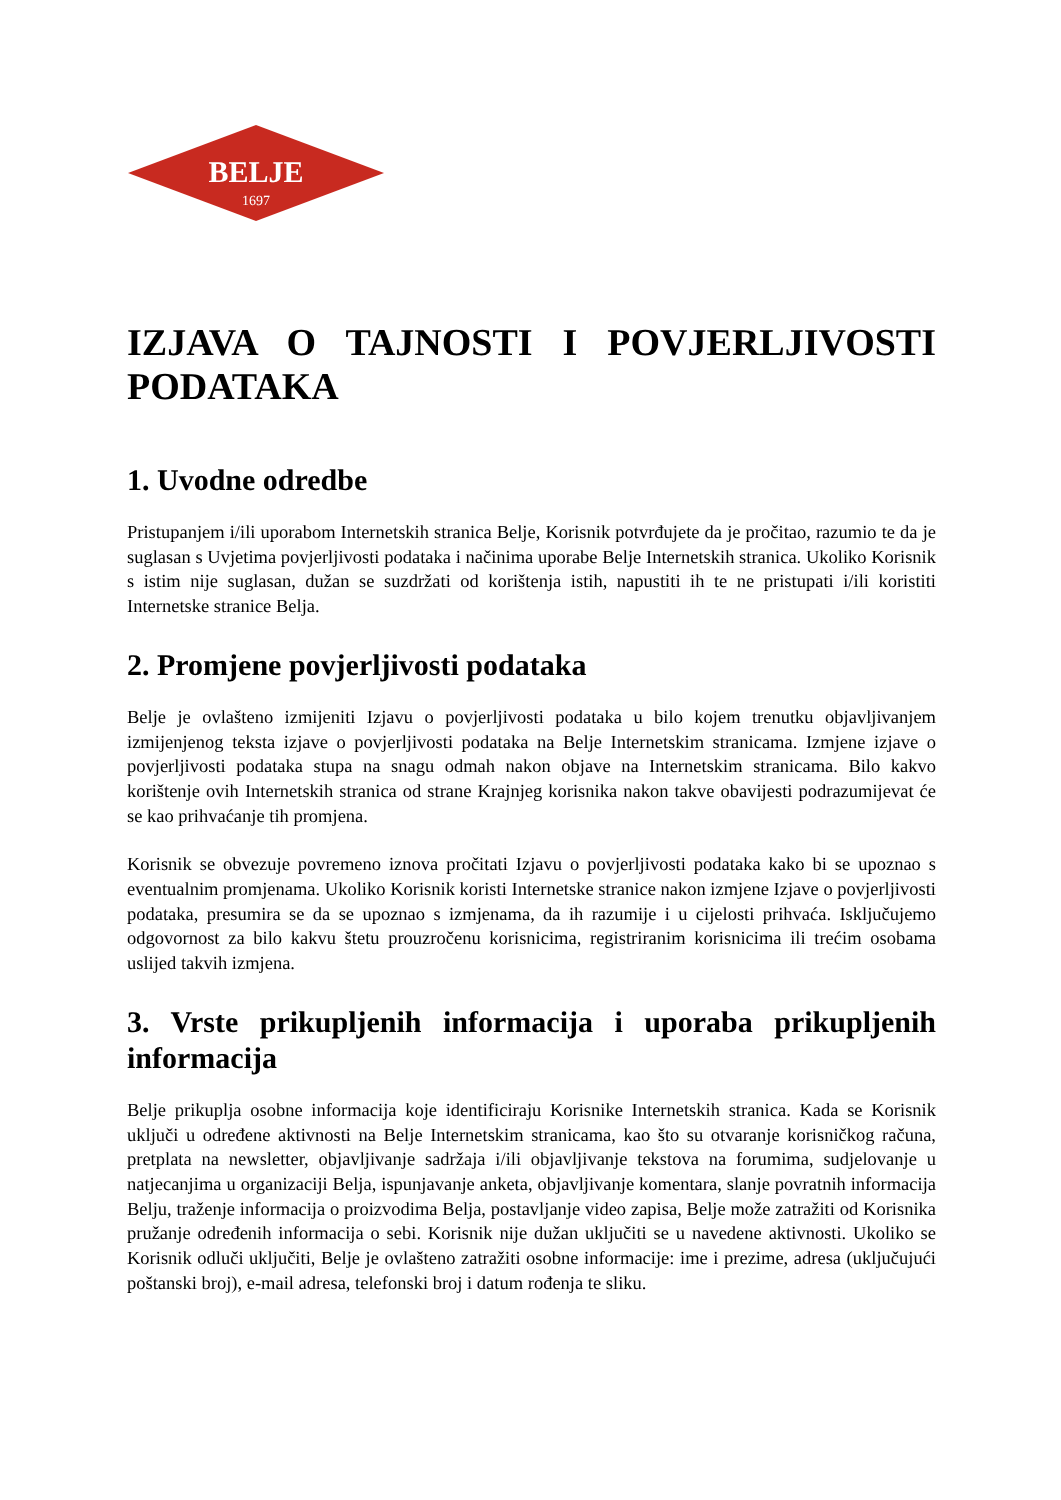BELJE
1697
IZJAVA O TAJNOSTI I POVJERLJIVOSTI PODATAKA
1. Uvodne odredbe
Pristupanjem i/ili uporabom Internetskih stranica Belje, Korisnik potvrđujete da je pročitao, razumio te da je suglasan s Uvjetima povjerljivosti podataka i načinima uporabe Belje Internetskih stranica. Ukoliko Korisnik s istim nije suglasan, dužan se suzdržati od korištenja istih, napustiti ih te ne pristupati i/ili koristiti Internetske stranice Belja.
2. Promjene povjerljivosti podataka
Belje je ovlašteno izmijeniti Izjavu o povjerljivosti podataka u bilo kojem trenutku objavljivanjem izmijenjenog teksta izjave o povjerljivosti podataka na Belje Internetskim stranicama. Izmjene izjave o povjerljivosti podataka stupa na snagu odmah nakon objave na Internetskim stranicama. Bilo kakvo korištenje ovih Internetskih stranica od strane Krajnjeg korisnika nakon takve obavijesti podrazumijevat će se kao prihvaćanje tih promjena.
Korisnik se obvezuje povremeno iznova pročitati Izjavu o povjerljivosti podataka kako bi se upoznao s eventualnim promjenama. Ukoliko Korisnik koristi Internetske stranice nakon izmjene Izjave o povjerljivosti podataka, presumira se da se upoznao s izmjenama, da ih razumije i u cijelosti prihvaća. Isključujemo odgovornost za bilo kakvu štetu prouzročenu korisnicima, registriranim korisnicima ili trećim osobama uslijed takvih izmjena.
3. Vrste prikupljenih informacija i uporaba prikupljenih informacija
Belje prikuplja osobne informacija koje identificiraju Korisnike Internetskih stranica. Kada se Korisnik uključi u određene aktivnosti na Belje Internetskim stranicama, kao što su otvaranje korisničkog računa, pretplata na newsletter, objavljivanje sadržaja i/ili objavljivanje tekstova na forumima, sudjelovanje u natjecanjima u organizaciji Belja, ispunjavanje anketa, objavljivanje komentara, slanje povratnih informacija Belju, traženje informacija o proizvodima Belja, postavljanje video zapisa, Belje može zatražiti od Korisnika pružanje određenih informacija o sebi. Korisnik nije dužan uključiti se u navedene aktivnosti. Ukoliko se Korisnik odluči uključiti, Belje je ovlašteno zatražiti osobne informacije: ime i prezime, adresa (uključujući poštanski broj), e-mail adresa, telefonski broj i datum rođenja te sliku.